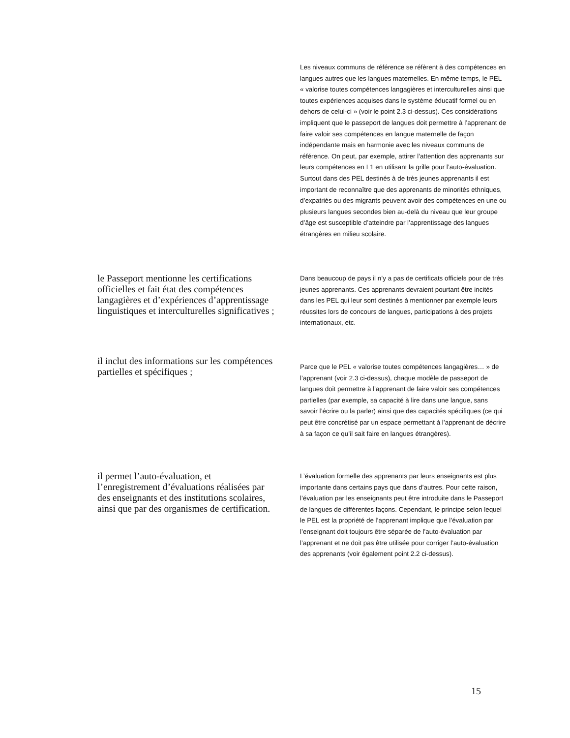Les niveaux communs de référence se réfèrent à des compétences en langues autres que les langues maternelles. En même temps, le PEL « valorise toutes compétences langagières et interculturelles ainsi que toutes expériences acquises dans le système éducatif formel ou en dehors de celui-ci » (voir le point 2.3 ci-dessus). Ces considérations impliquent que le passeport de langues doit permettre à l’apprenant de faire valoir ses compétences en langue maternelle de façon indépendante mais en harmonie avec les niveaux communs de référence. On peut, par exemple, attirer l’attention des apprenants sur leurs compétences en L1 en utilisant la grille pour l’auto-évaluation. Surtout dans des PEL destinés à de très jeunes apprenants il est important de reconnaître que des apprenants de minorités ethniques, d’expatriés ou des migrants peuvent avoir des compétences en une ou plusieurs langues secondes bien au-delà du niveau que leur groupe d’âge est susceptible d’atteindre par l’apprentissage des langues étrangères en milieu scolaire.
le Passeport mentionne les certifications officielles et fait état des compétences langagières et d’expériences d’apprentissage linguistiques et interculturelles significatives ;
Dans beaucoup de pays il n’y a pas de certificats officiels pour de très jeunes apprenants. Ces apprenants devraient pourtant être incités dans les PEL qui leur sont destinés à mentionner par exemple leurs réussites lors de concours de langues, participations à des projets internationaux, etc.
il inclut des informations sur les compétences partielles et spécifiques ;
Parce que le PEL « valorise toutes compétences langagières… » de l’apprenant (voir 2.3 ci-dessus), chaque modèle de passeport de langues doit permettre à l’apprenant de faire valoir ses compétences partielles (par exemple, sa capacité à lire dans une langue, sans savoir l’écrire ou la parler) ainsi que des capacités spécifiques (ce qui peut être concrétisé par un espace permettant à l’apprenant de décrire à sa façon ce qu’il sait faire en langues étrangères).
il permet l’auto-évaluation, et l’enregistrement d’évaluations réalisées par des enseignants et des institutions scolaires, ainsi que par des organismes de certification.
L’évaluation formelle des apprenants par leurs enseignants est plus importante dans certains pays que dans d’autres. Pour cette raison, l’évaluation par les enseignants peut être introduite dans le Passeport de langues de différentes façons. Cependant, le principe selon lequel le PEL est la propriété de l’apprenant implique que l’évaluation par l’enseignant doit toujours être séparée de l’auto-évaluation par l’apprenant et ne doit pas être utilisée pour corriger l’auto-évaluation des apprenants (voir également point 2.2 ci-dessus).
15